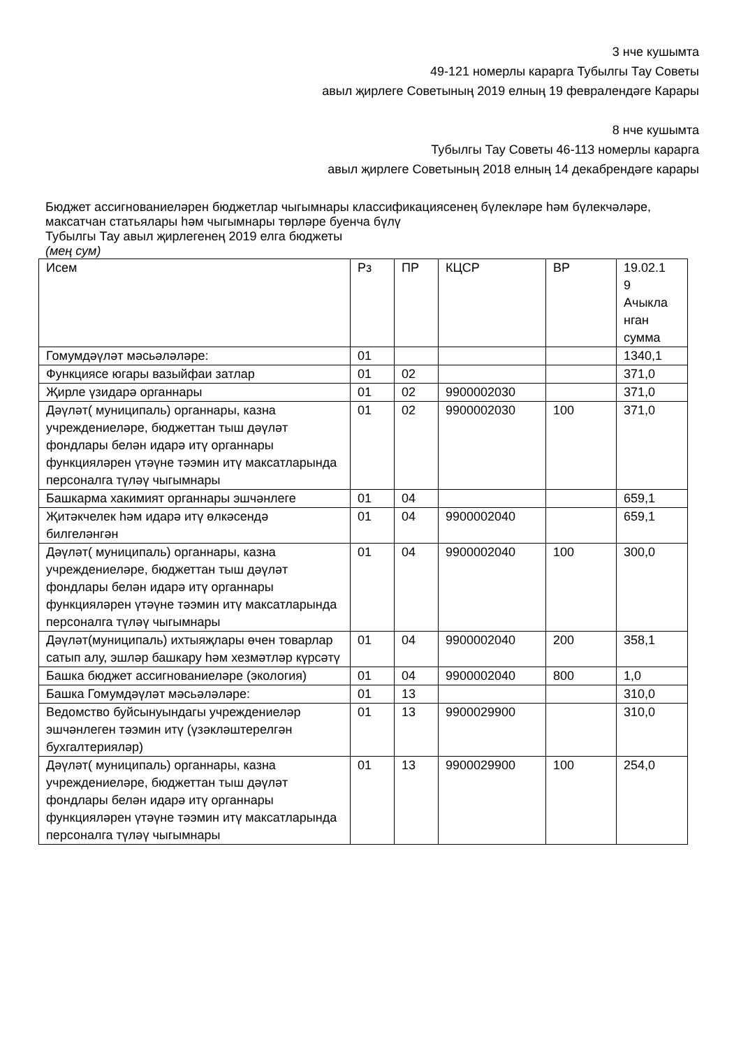3 нче кушымта
49-121 номерлы карарга Тубылгы Тау Советы
авыл җирлеге Советының 2019 елның 19 февралендәге Карары
8 нче кушымта
Тубылгы Тау Советы 46-113 номерлы карарга
авыл җирлеге Советының 2018 елның 14 декабрендәге карары
Бюджет ассигнованиеләрен бюджетлар чыгымнары классификациясенең бүлекләре һәм бүлекчәләре, максатчан статьялары һәм чыгымнары төрләре буенча бүлү
Тубылгы Тау авыл җирлегенең 2019 елга бюджеты
(мең сум)
| Исем | Рз | ПР | КЦСР | ВР | 19.02.1 9 Ачыкла нган сумма |
| Гомумдәүләт мәсьәләләре: | 01 | | | | 1340,1 |
| Функциясе югары вазыйфаи затлар | 01 | 02 | | | 371,0 |
| Җирле үзидарә органнары | 01 | 02 | 9900002030 | | 371,0 |
| Дәүләт( муниципаль) органнары, казна учреждениеләре, бюджеттан тыш дәүләт фондлары белән идарә итү органнары функцияләрен үтәүне тәэмин итү максатларында персоналга түләү чыгымнары | 01 | 02 | 9900002030 | 100 | 371,0 |
| Башкарма хакимият органнары эшчәнлеге | 01 | 04 | | | 659,1 |
| Җитәкчелек һәм идарә итү өлкәсендә билгеләнгән | 01 | 04 | 9900002040 | | 659,1 |
| Дәүләт( муниципаль) органнары, казна учреждениеләре, бюджеттан тыш дәүләт фондлары белән идарә итү органнары функцияләрен үтәүне тәэмин итү максатларында персоналга түләү чыгымнары | 01 | 04 | 9900002040 | 100 | 300,0 |
| Дәүләт(муниципаль) ихтыяҗлары өчен товарлар сатып алу, эшләр башкару һәм хезмәтләр күрсәтү | 01 | 04 | 9900002040 | 200 | 358,1 |
| Башка бюджет ассигнованиеләре (экология) | 01 | 04 | 9900002040 | 800 | 1,0 |
| Башка Гомумдәүләт мәсьәләләре: | 01 | 13 | | | 310,0 |
| Ведомство буйсынуындагы учреждениеләр эшчәнлеген тәэмин итү (үзәкләштерелгән бухгалтерияләр) | 01 | 13 | 9900029900 | | 310,0 |
| Дәүләт( муниципаль) органнары, казна учреждениеләре, бюджеттан тыш дәүләт фондлары белән идарә итү органнары функцияләрен үтәүне тәэмин итү максатларында персоналга түләү чыгымнары | 01 | 13 | 9900029900 | 100 | 254,0 |